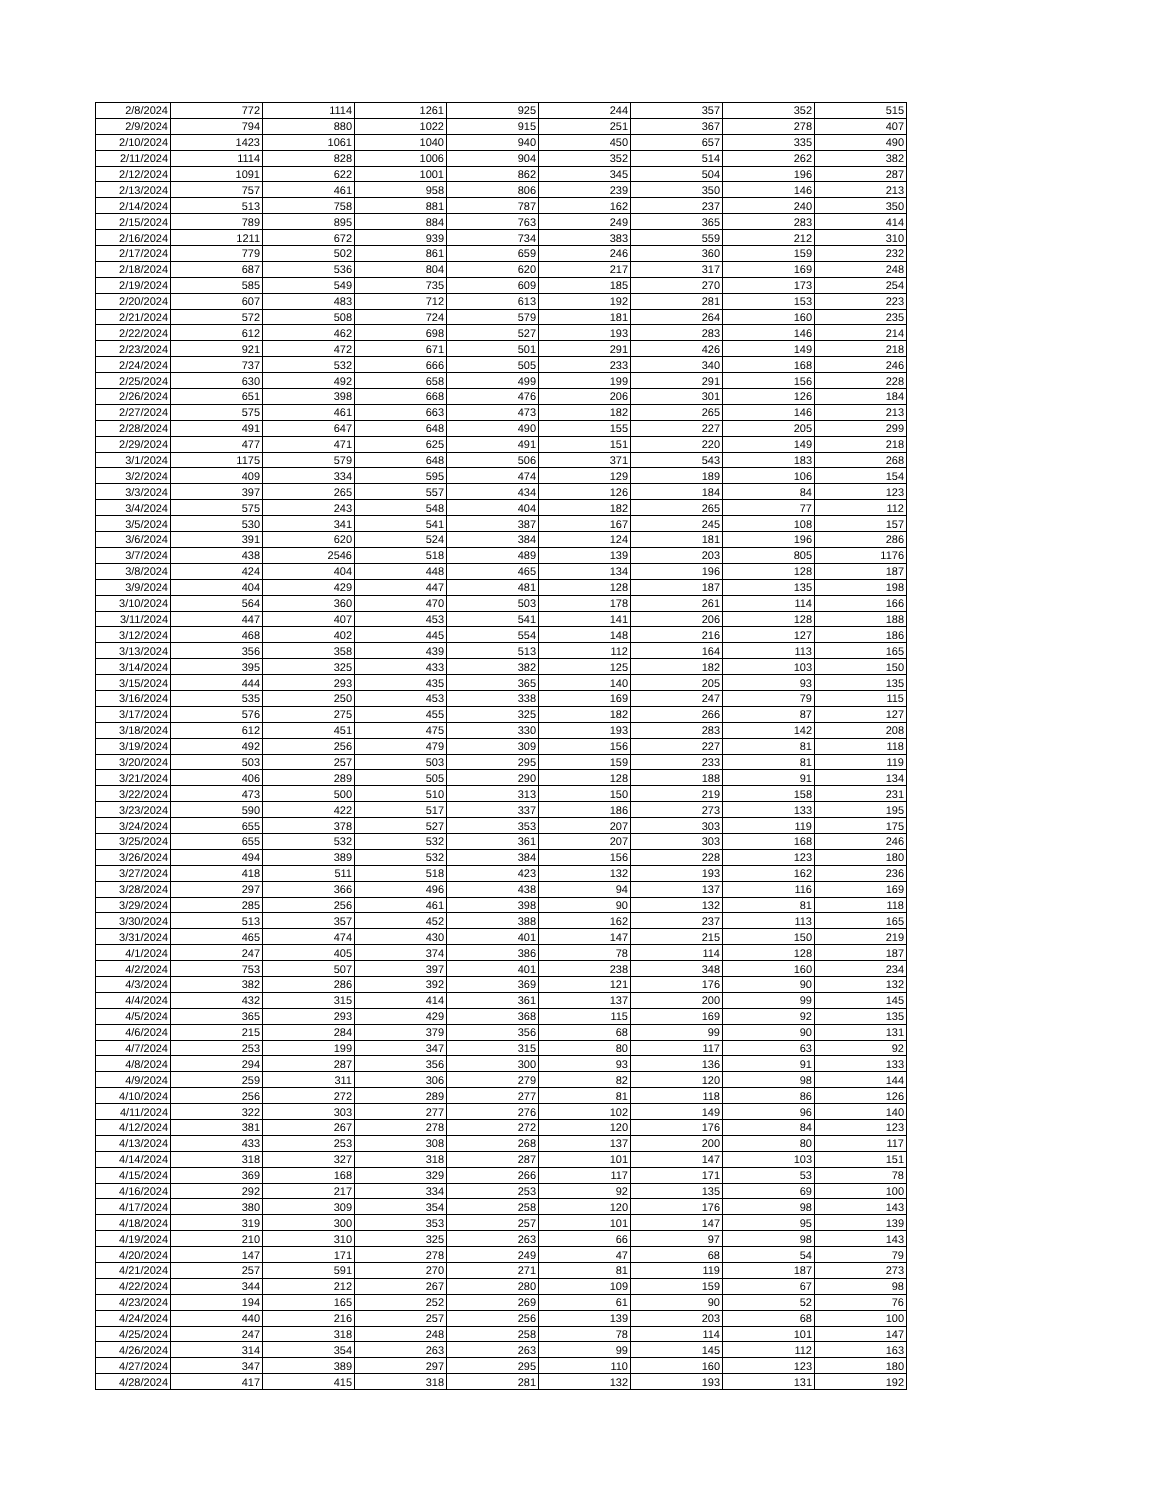| 2/8/2024 | 772 | 1114 | 1261 | 925 | 244 | 357 | 352 | 515 |
| 2/9/2024 | 794 | 880 | 1022 | 915 | 251 | 367 | 278 | 407 |
| 2/10/2024 | 1423 | 1061 | 1040 | 940 | 450 | 657 | 335 | 490 |
| 2/11/2024 | 1114 | 828 | 1006 | 904 | 352 | 514 | 262 | 382 |
| 2/12/2024 | 1091 | 622 | 1001 | 862 | 345 | 504 | 196 | 287 |
| 2/13/2024 | 757 | 461 | 958 | 806 | 239 | 350 | 146 | 213 |
| 2/14/2024 | 513 | 758 | 881 | 787 | 162 | 237 | 240 | 350 |
| 2/15/2024 | 789 | 895 | 884 | 763 | 249 | 365 | 283 | 414 |
| 2/16/2024 | 1211 | 672 | 939 | 734 | 383 | 559 | 212 | 310 |
| 2/17/2024 | 779 | 502 | 861 | 659 | 246 | 360 | 159 | 232 |
| 2/18/2024 | 687 | 536 | 804 | 620 | 217 | 317 | 169 | 248 |
| 2/19/2024 | 585 | 549 | 735 | 609 | 185 | 270 | 173 | 254 |
| 2/20/2024 | 607 | 483 | 712 | 613 | 192 | 281 | 153 | 223 |
| 2/21/2024 | 572 | 508 | 724 | 579 | 181 | 264 | 160 | 235 |
| 2/22/2024 | 612 | 462 | 698 | 527 | 193 | 283 | 146 | 214 |
| 2/23/2024 | 921 | 472 | 671 | 501 | 291 | 426 | 149 | 218 |
| 2/24/2024 | 737 | 532 | 666 | 505 | 233 | 340 | 168 | 246 |
| 2/25/2024 | 630 | 492 | 658 | 499 | 199 | 291 | 156 | 228 |
| 2/26/2024 | 651 | 398 | 668 | 476 | 206 | 301 | 126 | 184 |
| 2/27/2024 | 575 | 461 | 663 | 473 | 182 | 265 | 146 | 213 |
| 2/28/2024 | 491 | 647 | 648 | 490 | 155 | 227 | 205 | 299 |
| 2/29/2024 | 477 | 471 | 625 | 491 | 151 | 220 | 149 | 218 |
| 3/1/2024 | 1175 | 579 | 648 | 506 | 371 | 543 | 183 | 268 |
| 3/2/2024 | 409 | 334 | 595 | 474 | 129 | 189 | 106 | 154 |
| 3/3/2024 | 397 | 265 | 557 | 434 | 126 | 184 | 84 | 123 |
| 3/4/2024 | 575 | 243 | 548 | 404 | 182 | 265 | 77 | 112 |
| 3/5/2024 | 530 | 341 | 541 | 387 | 167 | 245 | 108 | 157 |
| 3/6/2024 | 391 | 620 | 524 | 384 | 124 | 181 | 196 | 286 |
| 3/7/2024 | 438 | 2546 | 518 | 489 | 139 | 203 | 805 | 1176 |
| 3/8/2024 | 424 | 404 | 448 | 465 | 134 | 196 | 128 | 187 |
| 3/9/2024 | 404 | 429 | 447 | 481 | 128 | 187 | 135 | 198 |
| 3/10/2024 | 564 | 360 | 470 | 503 | 178 | 261 | 114 | 166 |
| 3/11/2024 | 447 | 407 | 453 | 541 | 141 | 206 | 128 | 188 |
| 3/12/2024 | 468 | 402 | 445 | 554 | 148 | 216 | 127 | 186 |
| 3/13/2024 | 356 | 358 | 439 | 513 | 112 | 164 | 113 | 165 |
| 3/14/2024 | 395 | 325 | 433 | 382 | 125 | 182 | 103 | 150 |
| 3/15/2024 | 444 | 293 | 435 | 365 | 140 | 205 | 93 | 135 |
| 3/16/2024 | 535 | 250 | 453 | 338 | 169 | 247 | 79 | 115 |
| 3/17/2024 | 576 | 275 | 455 | 325 | 182 | 266 | 87 | 127 |
| 3/18/2024 | 612 | 451 | 475 | 330 | 193 | 283 | 142 | 208 |
| 3/19/2024 | 492 | 256 | 479 | 309 | 156 | 227 | 81 | 118 |
| 3/20/2024 | 503 | 257 | 503 | 295 | 159 | 233 | 81 | 119 |
| 3/21/2024 | 406 | 289 | 505 | 290 | 128 | 188 | 91 | 134 |
| 3/22/2024 | 473 | 500 | 510 | 313 | 150 | 219 | 158 | 231 |
| 3/23/2024 | 590 | 422 | 517 | 337 | 186 | 273 | 133 | 195 |
| 3/24/2024 | 655 | 378 | 527 | 353 | 207 | 303 | 119 | 175 |
| 3/25/2024 | 655 | 532 | 532 | 361 | 207 | 303 | 168 | 246 |
| 3/26/2024 | 494 | 389 | 532 | 384 | 156 | 228 | 123 | 180 |
| 3/27/2024 | 418 | 511 | 518 | 423 | 132 | 193 | 162 | 236 |
| 3/28/2024 | 297 | 366 | 496 | 438 | 94 | 137 | 116 | 169 |
| 3/29/2024 | 285 | 256 | 461 | 398 | 90 | 132 | 81 | 118 |
| 3/30/2024 | 513 | 357 | 452 | 388 | 162 | 237 | 113 | 165 |
| 3/31/2024 | 465 | 474 | 430 | 401 | 147 | 215 | 150 | 219 |
| 4/1/2024 | 247 | 405 | 374 | 386 | 78 | 114 | 128 | 187 |
| 4/2/2024 | 753 | 507 | 397 | 401 | 238 | 348 | 160 | 234 |
| 4/3/2024 | 382 | 286 | 392 | 369 | 121 | 176 | 90 | 132 |
| 4/4/2024 | 432 | 315 | 414 | 361 | 137 | 200 | 99 | 145 |
| 4/5/2024 | 365 | 293 | 429 | 368 | 115 | 169 | 92 | 135 |
| 4/6/2024 | 215 | 284 | 379 | 356 | 68 | 99 | 90 | 131 |
| 4/7/2024 | 253 | 199 | 347 | 315 | 80 | 117 | 63 | 92 |
| 4/8/2024 | 294 | 287 | 356 | 300 | 93 | 136 | 91 | 133 |
| 4/9/2024 | 259 | 311 | 306 | 279 | 82 | 120 | 98 | 144 |
| 4/10/2024 | 256 | 272 | 289 | 277 | 81 | 118 | 86 | 126 |
| 4/11/2024 | 322 | 303 | 277 | 276 | 102 | 149 | 96 | 140 |
| 4/12/2024 | 381 | 267 | 278 | 272 | 120 | 176 | 84 | 123 |
| 4/13/2024 | 433 | 253 | 308 | 268 | 137 | 200 | 80 | 117 |
| 4/14/2024 | 318 | 327 | 318 | 287 | 101 | 147 | 103 | 151 |
| 4/15/2024 | 369 | 168 | 329 | 266 | 117 | 171 | 53 | 78 |
| 4/16/2024 | 292 | 217 | 334 | 253 | 92 | 135 | 69 | 100 |
| 4/17/2024 | 380 | 309 | 354 | 258 | 120 | 176 | 98 | 143 |
| 4/18/2024 | 319 | 300 | 353 | 257 | 101 | 147 | 95 | 139 |
| 4/19/2024 | 210 | 310 | 325 | 263 | 66 | 97 | 98 | 143 |
| 4/20/2024 | 147 | 171 | 278 | 249 | 47 | 68 | 54 | 79 |
| 4/21/2024 | 257 | 591 | 270 | 271 | 81 | 119 | 187 | 273 |
| 4/22/2024 | 344 | 212 | 267 | 280 | 109 | 159 | 67 | 98 |
| 4/23/2024 | 194 | 165 | 252 | 269 | 61 | 90 | 52 | 76 |
| 4/24/2024 | 440 | 216 | 257 | 256 | 139 | 203 | 68 | 100 |
| 4/25/2024 | 247 | 318 | 248 | 258 | 78 | 114 | 101 | 147 |
| 4/26/2024 | 314 | 354 | 263 | 263 | 99 | 145 | 112 | 163 |
| 4/27/2024 | 347 | 389 | 297 | 295 | 110 | 160 | 123 | 180 |
| 4/28/2024 | 417 | 415 | 318 | 281 | 132 | 193 | 131 | 192 |